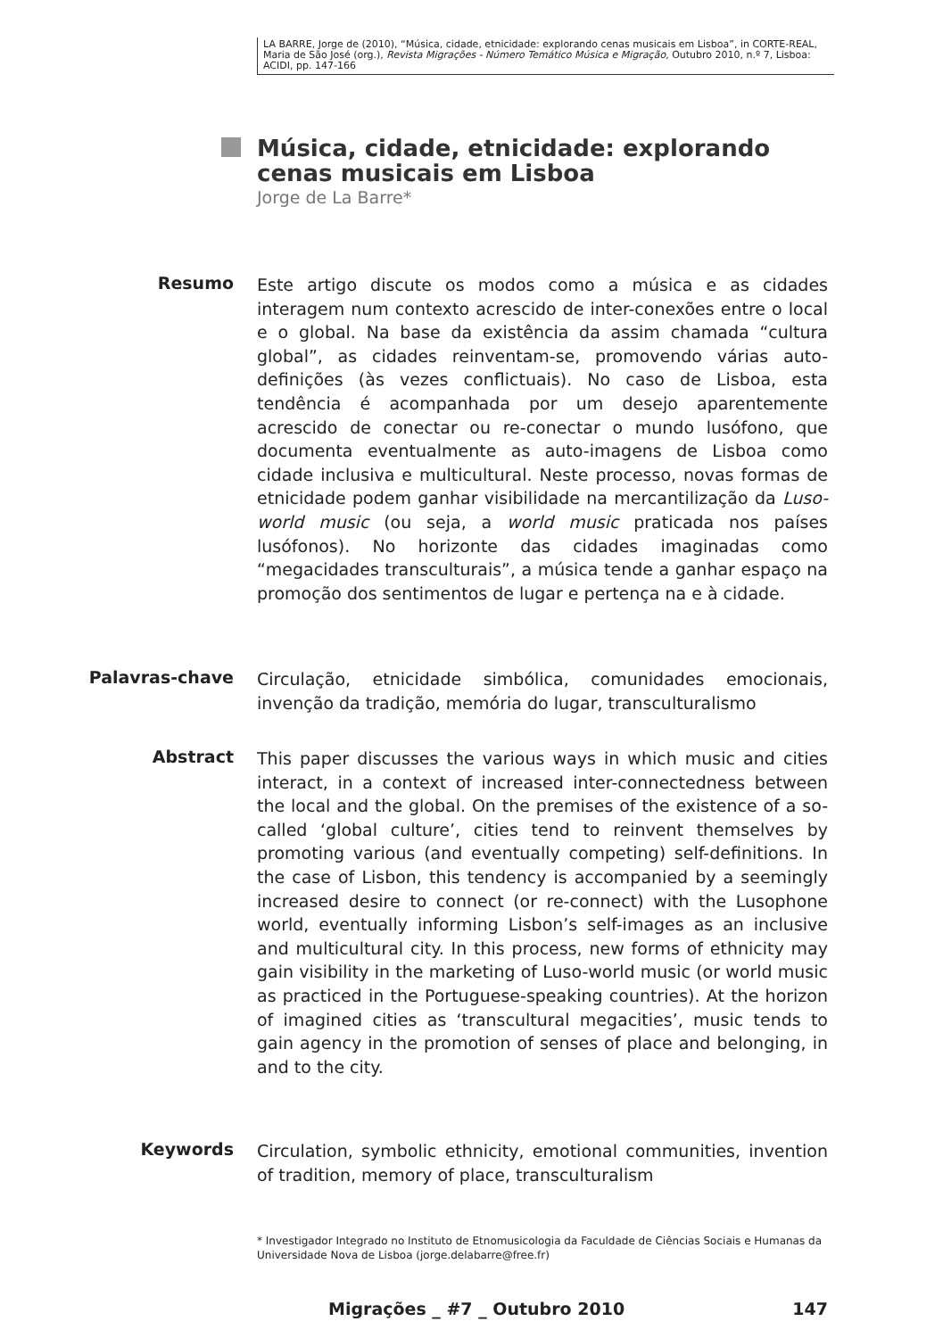LA BARRE, Jorge de (2010), “Música, cidade, etnicidade: explorando cenas musicais em Lisboa”, in CORTE-REAL, Maria de São José (org.), Revista Migrações - Número Temático Música e Migração, Outubro 2010, n.º 7, Lisboa: ACIDI, pp. 147-166
Música, cidade, etnicidade: explorando cenas musicais em Lisboa
Jorge de La Barre*
Resumo
Este artigo discute os modos como a música e as cidades interagem num contexto acrescido de inter-conexões entre o local e o global. Na base da existência da assim chamada “cultura global”, as cidades reinventam-se, promovendo várias auto-definições (às vezes conflictuais). No caso de Lisboa, esta tendência é acompanhada por um desejo aparentemente acrescido de conectar ou re-conectar o mundo lusófono, que documenta eventualmente as auto-imagens de Lisboa como cidade inclusiva e multicultural. Neste processo, novas formas de etnicidade podem ganhar visibilidade na mercantilização da Luso-world music (ou seja, a world music praticada nos países lusófonos). No horizonte das cidades imaginadas como “megacidades transculturais”, a música tende a ganhar espaço na promoção dos sentimentos de lugar e pertença na e à cidade.
Palavras-chave
Circulação, etnicidade simbólica, comunidades emocionais, invenção da tradição, memória do lugar, transculturalismo
Abstract
This paper discusses the various ways in which music and cities interact, in a context of increased inter-connectedness between the local and the global. On the premises of the existence of a so-called ‘global culture’, cities tend to reinvent themselves by promoting various (and eventually competing) self-definitions. In the case of Lisbon, this tendency is accompanied by a seemingly increased desire to connect (or re-connect) with the Lusophone world, eventually informing Lisbon’s self-images as an inclusive and multicultural city. In this process, new forms of ethnicity may gain visibility in the marketing of Luso-world music (or world music as practiced in the Portuguese-speaking countries). At the horizon of imagined cities as ‘transcultural megacities’, music tends to gain agency in the promotion of senses of place and belonging, in and to the city.
Keywords
Circulation, symbolic ethnicity, emotional communities, invention of tradition, memory of place, transculturalism
* Investigador Integrado no Instituto de Etnomusicologia da Faculdade de Ciências Sociais e Humanas da Universidade Nova de Lisboa (jorge.delabarre@free.fr)
Migrações _ #7 _ Outubro 2010 147